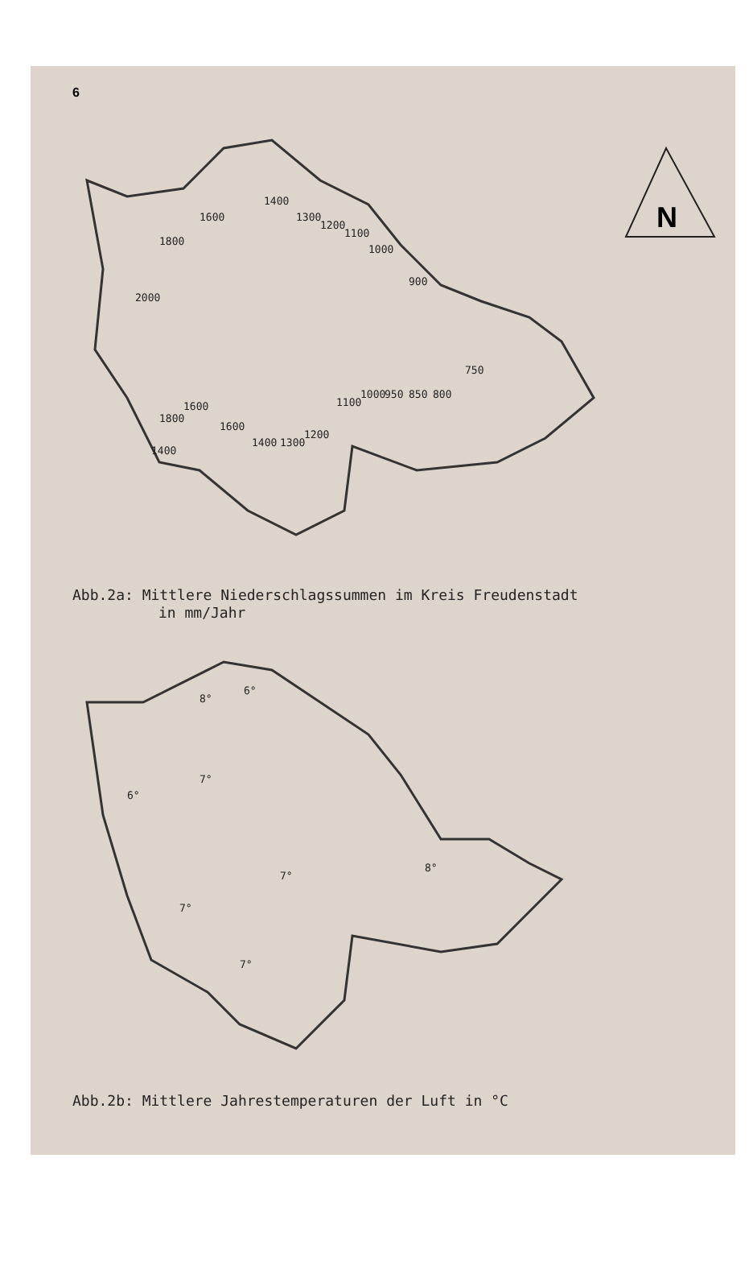6
N
2000
1800
1600
1400
1300
1200
1100
1000
900
750
800
850
950
1000
1100
1200
1300
1400
1600
1600
1800
1400
Abb.2a: Mittlere Niederschlagssummen im Kreis Freudenstadt
in mm/Jahr
8°
6°
6°
7°
7°
8°
7°
7°
Abb.2b: Mittlere Jahrestemperaturen der Luft in °C